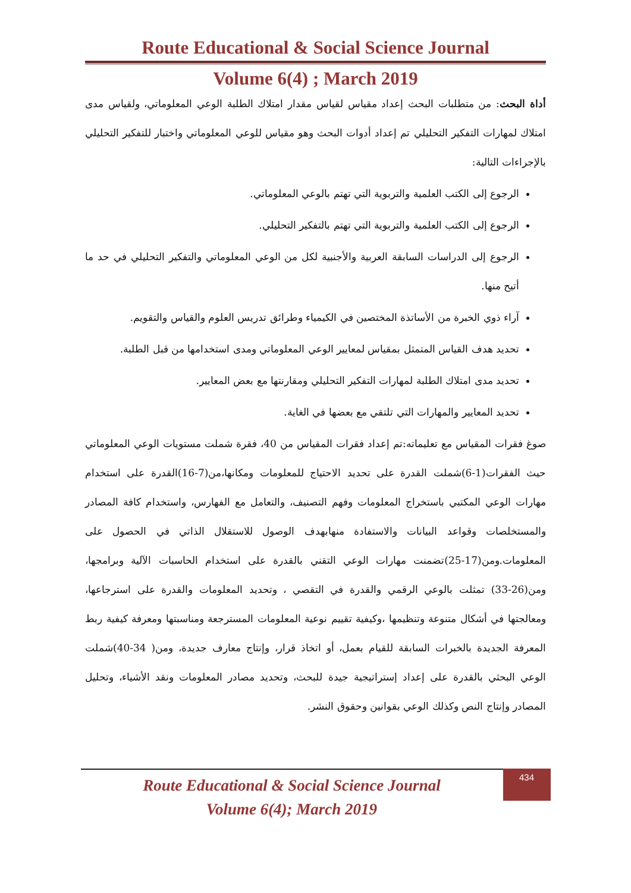Route Educational & Social Science Journal
Volume 6(4) ; March 2019
أداة البحث: من متطلبات البحث إعداد مقياس لقياس مقدار امتلاك الطلبة الوعي المعلوماتي، ولقياس مدى امتلاك لمهارات التفكير التحليلي تم إعداد أدوات البحث وهو مقياس للوعي المعلوماتي واختبار للتفكير التحليلي بالإجراءات التالية:
الرجوع إلى الكتب العلمية والتربوية التي تهتم بالوعي المعلوماتي.
الرجوع إلى الكتب العلمية والتربوية التي تهتم بالتفكير التحليلي.
الرجوع إلى الدراسات السابقة العربية والأجنبية لكل من الوعي المعلوماتي والتفكير التحليلي في حد ما أتيح منها.
آراء ذوي الخبرة من الأساتذة المختصين في الكيمياء وطرائق تدريس العلوم والقياس والتقويم.
تحديد هدف القياس المتمثل بمقياس لمعايير الوعي المعلوماتي ومدى استخدامها من قبل الطلبة.
تحديد مدى امتلاك الطلبة لمهارات التفكير التحليلي ومقارنتها مع بعض المعايير.
تحديد المعايير والمهارات التي تلتقي مع بعضها في الغاية.
صوغ فقرات المقياس مع تعليماته:تم إعداد فقرات المقياس من 40، فقرة شملت مستويات الوعي المعلوماتي حيث الفقرات(1-6)شملت القدرة على تحديد الاحتياج للمعلومات ومكانها،من(7-16)القدرة على استخدام مهارات الوعي المكتبي باستخراج المعلومات وفهم التصنيف، والتعامل مع الفهارس، واستخدام كافة المصادر والمستخلصات وقواعد البيانات والاستفادة منهابهدف الوصول للاستقلال الذاتي في الحصول على المعلومات.ومن(17-25)تضمنت مهارات الوعي التقني بالقدرة على استخدام الحاسبات الآلية وبرامجها، ومن(26-33) تمثلت بالوعي الرقمي والقدرة في التقصي ، وتحديد المعلومات والقدرة على استرجاعها، ومعالجتها في أشكال متنوعة وتنظيمها ،وكيفية تقييم نوعية المعلومات المسترجعة ومناسبتها ومعرفة كيفية ربط المعرفة الجديدة بالخبرات السابقة للقيام بعمل، أو اتخاذ قرار، وإنتاج معارف جديدة، ومن( 34-40)شملت الوعي البحثي بالقدرة على إعداد إستراتيجية جيدة للبحث، وتحديد مصادر المعلومات ونقد الأشياء، وتحليل المصادر وإنتاج النص وكذلك الوعي بقوانين وحقوق النشر.
Route Educational & Social Science Journal
Volume 6(4); March 2019
434